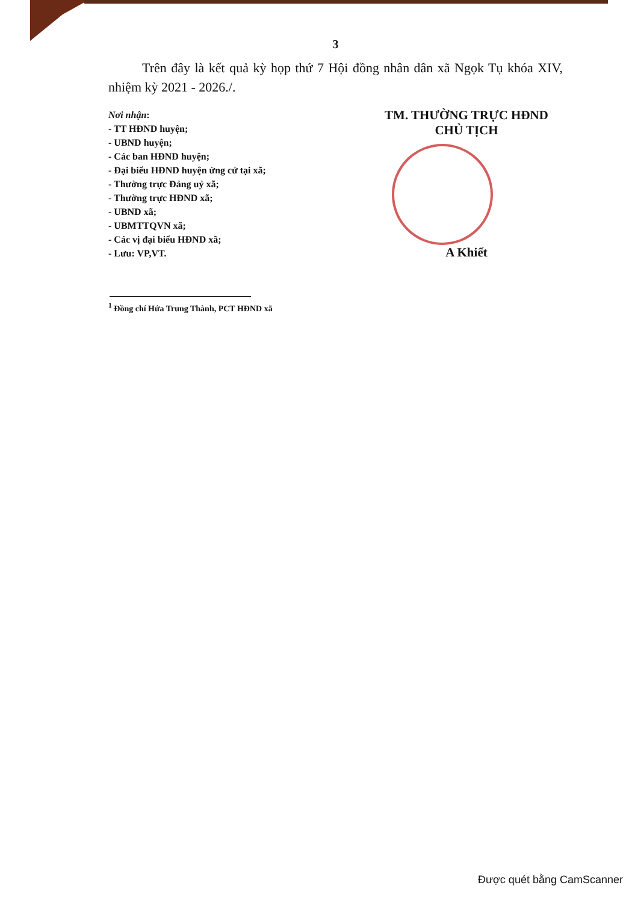3
Trên đây là kết quả kỳ họp thứ 7 Hội đồng nhân dân xã Ngọk Tụ khóa XIV, nhiệm kỳ 2021 - 2026./.
Nơi nhận:
- TT HĐND huyện;
- UBND huyện;
- Các ban HĐND huyện;
- Đại biểu HĐND huyện ứng cử tại xã;
- Thường trực Đảng uỷ xã;
- Thường trực HĐND xã;
- UBND xã;
- UBMTTQVN xã;
- Các vị đại biểu HĐND xã;
- Lưu: VP,VT.
TM. THƯỜNG TRỰC HĐND
CHỦ TỊCH
A Khiết
<sup>1</sup> Đồng chí Hứa Trung Thành, PCT HĐND xã
Được quét bằng CamScanner